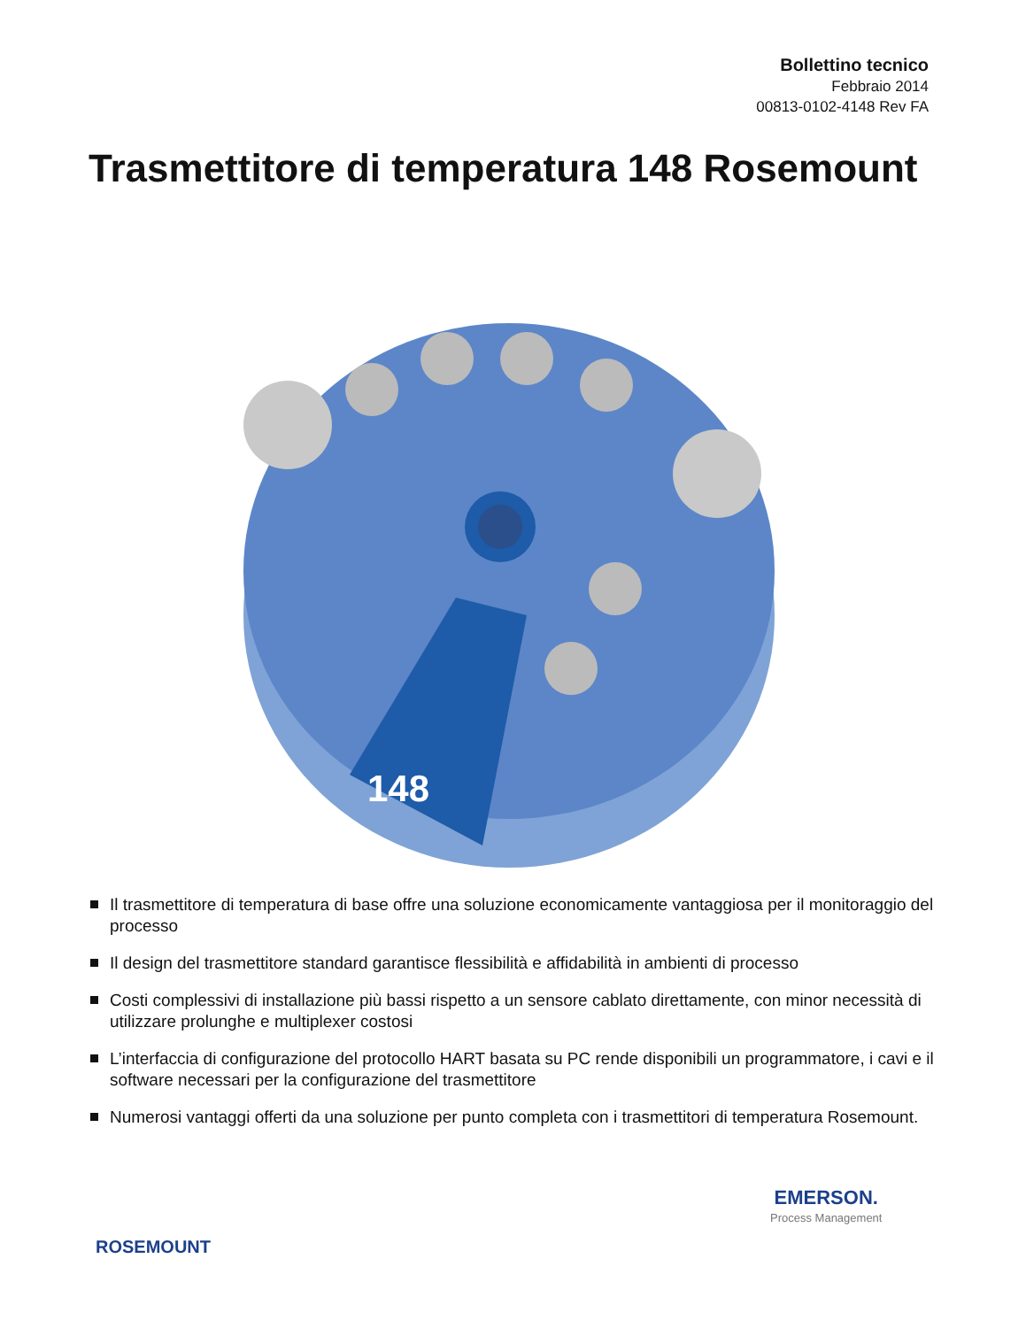Bollettino tecnico
Febbraio 2014
00813-0102-4148 Rev FA
Trasmettitore di temperatura 148 Rosemount
148
Il trasmettitore di temperatura di base offre una soluzione economicamente vantaggiosa per il monitoraggio del processo
Il design del trasmettitore standard garantisce flessibilità e affidabilità in ambienti di processo
Costi complessivi di installazione più bassi rispetto a un sensore cablato direttamente, con minor necessità di utilizzare prolunghe e multiplexer costosi
L’interfaccia di configurazione del protocollo HART basata su PC rende disponibili un programmatore, i cavi e il software necessari per la configurazione del trasmettitore
Numerosi vantaggi offerti da una soluzione per punto completa con i trasmettitori di temperatura Rosemount.
ROSEMOUNT
EMERSON.
Process Management